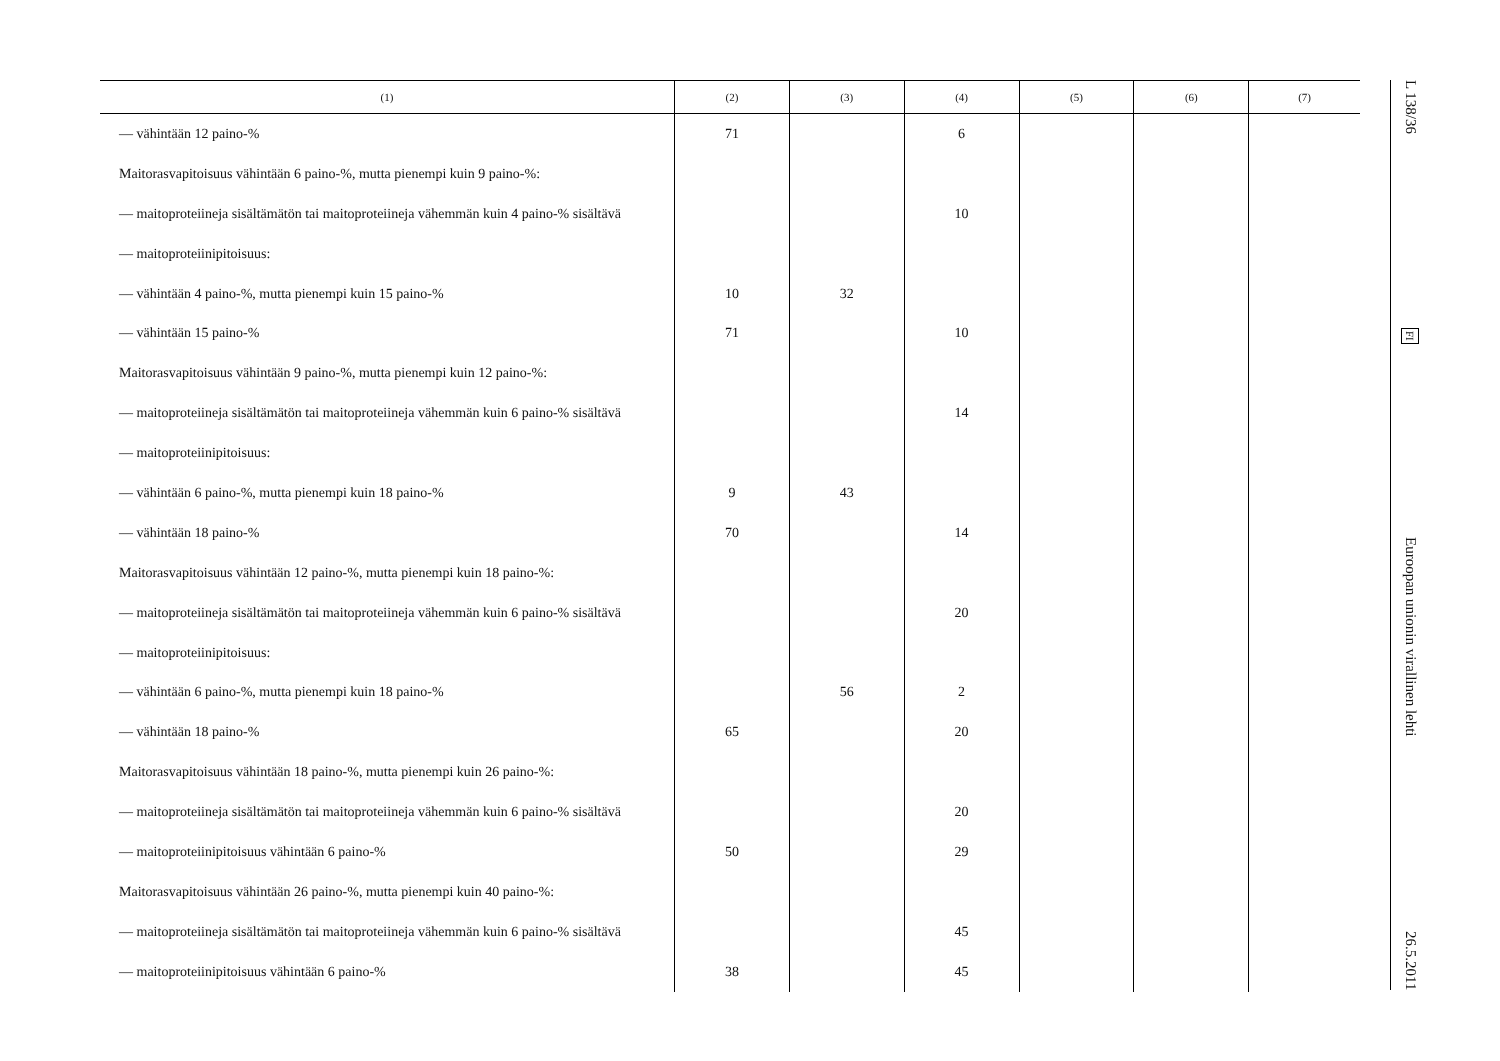| (1) | (2) | (3) | (4) | (5) | (6) | (7) |
| --- | --- | --- | --- | --- | --- | --- |
| — vähintään 12 paino-% | 71 | | 6 | | | |
| Maitorasvapitoisuus vähintään 6 paino-%, mutta pienempi kuin 9 paino-%: | | | | | | |
| — maitoproteiineja sisältämätön tai maitoproteiineja vähemmän kuin 4 paino-% sisältävä | | | 10 | | | |
| — maitoproteiinipitoisuus: | | | | | | |
| — vähintään 4 paino-%, mutta pienempi kuin 15 paino-% | 10 | 32 | | | | |
| — vähintään 15 paino-% | 71 | | 10 | | | |
| Maitorasvapitoisuus vähintään 9 paino-%, mutta pienempi kuin 12 paino-%: | | | | | | |
| — maitoproteiineja sisältämätön tai maitoproteiineja vähemmän kuin 6 paino-% sisältävä | | | 14 | | | |
| — maitoproteiinipitoisuus: | | | | | | |
| — vähintään 6 paino-%, mutta pienempi kuin 18 paino-% | 9 | 43 | | | | |
| — vähintään 18 paino-% | 70 | | 14 | | | |
| Maitorasvapitoisuus vähintään 12 paino-%, mutta pienempi kuin 18 paino-%: | | | | | | |
| — maitoproteiineja sisältämätön tai maitoproteiineja vähemmän kuin 6 paino-% sisältävä | | | 20 | | | |
| — maitoproteiinipitoisuus: | | | | | | |
| — vähintään 6 paino-%, mutta pienempi kuin 18 paino-% | | 56 | 2 | | | |
| — vähintään 18 paino-% | 65 | | 20 | | | |
| Maitorasvapitoisuus vähintään 18 paino-%, mutta pienempi kuin 26 paino-%: | | | | | | |
| — maitoproteiineja sisältämätön tai maitoproteiineja vähemmän kuin 6 paino-% sisältävä | | | 20 | | | |
| — maitoproteiinipitoisuus vähintään 6 paino-% | 50 | | 29 | | | |
| Maitorasvapitoisuus vähintään 26 paino-%, mutta pienempi kuin 40 paino-%: | | | | | | |
| — maitoproteiineja sisältämätön tai maitoproteiineja vähemmän kuin 6 paino-% sisältävä | | | 45 | | | |
| — maitoproteiinipitoisuus vähintään 6 paino-% | 38 | | 45 | | | |
L 138/36
FI
Euroopan unionin virallinen lehti
26.5.2011